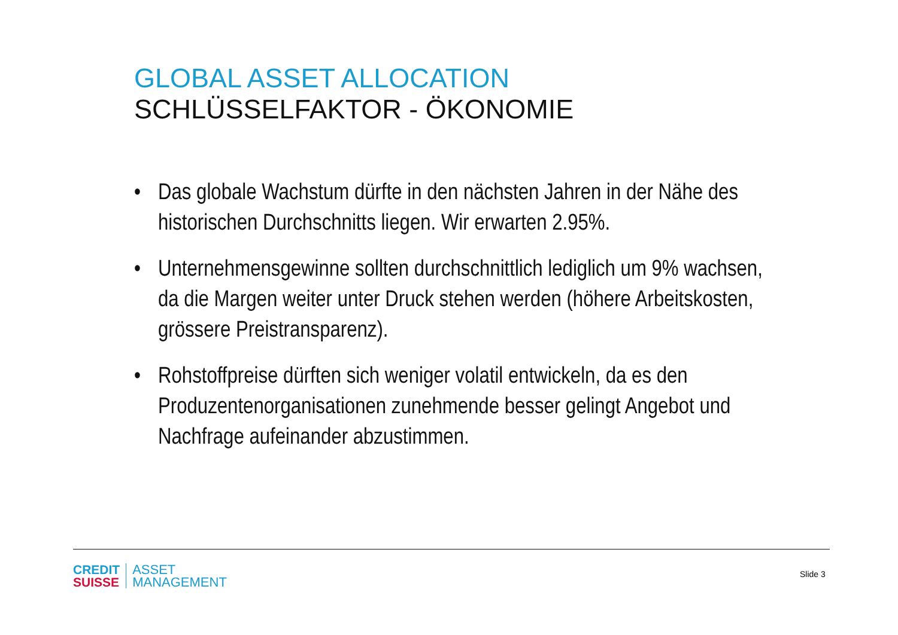GLOBAL ASSET ALLOCATION
SCHLÜSSELFAKTOR - ÖKONOMIE
• Das globale Wachstum dürfte in den nächsten Jahren in der Nähe des historischen Durchschnitts liegen. Wir erwarten 2.95%.
• Unternehmensgewinne sollten durchschnittlich lediglich um 9% wachsen, da die Margen weiter unter Druck stehen werden (höhere Arbeitskosten, grössere Preistransparenz).
• Rohstoffpreise dürften sich weniger volatil entwickeln, da es den Produzentenorganisationen zunehmende besser gelingt Angebot und Nachfrage aufeinander abzustimmen.
CREDIT
SUISSE
ASSET
MANAGEMENT
Slide 3